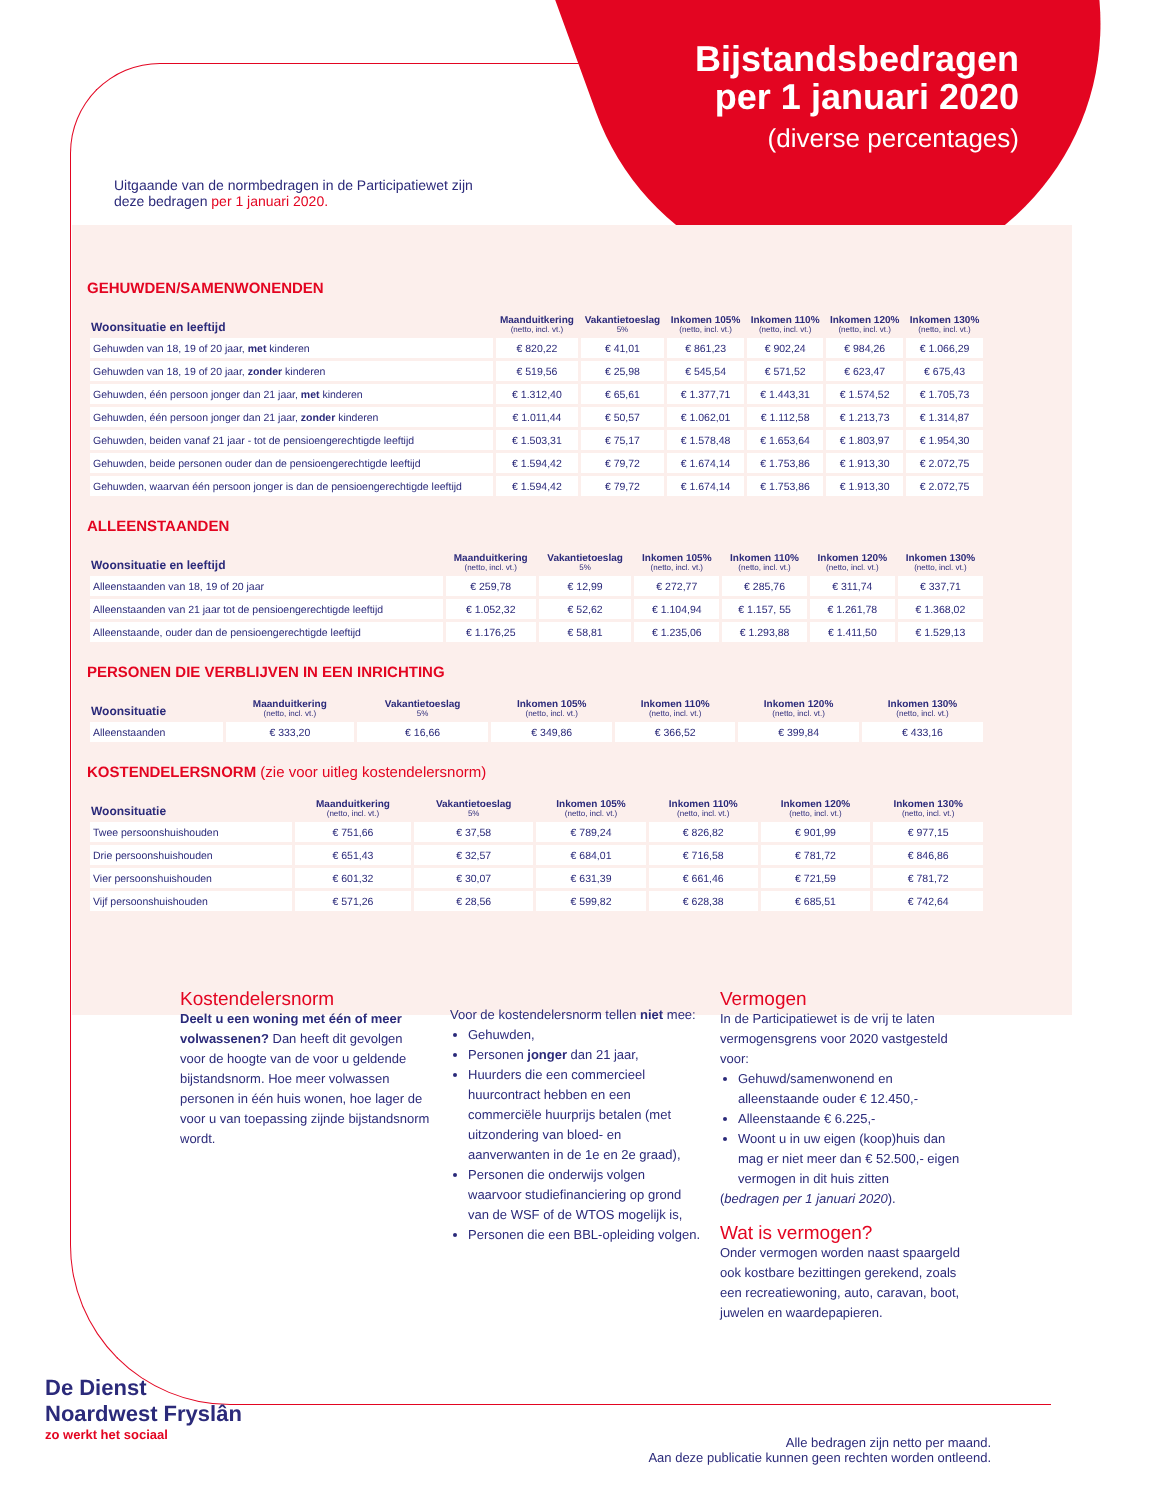Bijstandsbedragen
per 1 januari 2020
(diverse percentages)
Uitgaande van de normbedragen in de Participatiewet zijn
deze bedragen per 1 januari 2020.
GEHUWDEN/SAMENWONENDEN
| Woonsituatie en leeftijd | Maanduitkering (netto, incl. vt.) | Vakantietoeslag 5% | Inkomen 105% (netto, incl. vt.) | Inkomen 110% (netto, incl. vt.) | Inkomen 120% (netto, incl. vt.) | Inkomen 130% (netto, incl. vt.) |
| --- | --- | --- | --- | --- | --- | --- |
| Gehuwden van 18, 19 of 20 jaar, met kinderen | € 820,22 | € 41,01 | € 861,23 | € 902,24 | € 984,26 | € 1.066,29 |
| Gehuwden van 18, 19 of 20 jaar, zonder kinderen | € 519,56 | € 25,98 | € 545,54 | € 571,52 | € 623,47 | € 675,43 |
| Gehuwden, één persoon jonger dan 21 jaar, met kinderen | € 1.312,40 | € 65,61 | € 1.377,71 | € 1.443,31 | € 1.574,52 | € 1.705,73 |
| Gehuwden, één persoon jonger dan 21 jaar, zonder kinderen | € 1.011,44 | € 50,57 | € 1.062,01 | € 1.112,58 | € 1.213,73 | € 1.314,87 |
| Gehuwden, beiden vanaf 21 jaar - tot de pensioengerechtigde leeftijd | € 1.503,31 | € 75,17 | € 1.578,48 | € 1.653,64 | € 1.803,97 | € 1.954,30 |
| Gehuwden, beide personen ouder dan de pensioengerechtigde leeftijd | € 1.594,42 | € 79,72 | € 1.674,14 | € 1.753,86 | € 1.913,30 | € 2.072,75 |
| Gehuwden, waarvan één persoon jonger is dan de pensioengerechtigde leeftijd | € 1.594,42 | € 79,72 | € 1.674,14 | € 1.753,86 | € 1.913,30 | € 2.072,75 |
ALLEENSTAANDEN
| Woonsituatie en leeftijd | Maanduitkering (netto, incl. vt.) | Vakantietoeslag 5% | Inkomen 105% (netto, incl. vt.) | Inkomen 110% (netto, incl. vt.) | Inkomen 120% (netto, incl. vt.) | Inkomen 130% (netto, incl. vt.) |
| --- | --- | --- | --- | --- | --- | --- |
| Alleenstaanden van 18, 19 of 20 jaar | € 259,78 | € 12,99 | € 272,77 | € 285,76 | € 311,74 | € 337,71 |
| Alleenstaanden van 21 jaar tot de pensioengerechtigde leeftijd | € 1.052,32 | € 52,62 | € 1.104,94 | € 1.157, 55 | € 1.261,78 | € 1.368,02 |
| Alleenstaande, ouder dan de pensioengerechtigde leeftijd | € 1.176,25 | € 58,81 | € 1.235,06 | € 1.293,88 | € 1.411,50 | € 1.529,13 |
PERSONEN DIE VERBLIJVEN IN EEN INRICHTING
| Woonsituatie | Maanduitkering (netto, incl. vt.) | Vakantietoeslag 5% | Inkomen 105% (netto, incl. vt.) | Inkomen 110% (netto, incl. vt.) | Inkomen 120% (netto, incl. vt.) | Inkomen 130% (netto, incl. vt.) |
| --- | --- | --- | --- | --- | --- | --- |
| Alleenstaanden | € 333,20 | € 16,66 | € 349,86 | € 366,52 | € 399,84 | € 433,16 |
KOSTENDELERSNORM (zie voor uitleg kostendelersnorm)
| Woonsituatie | Maanduitkering (netto, incl. vt.) | Vakantietoeslag 5% | Inkomen 105% (netto, incl. vt.) | Inkomen 110% (netto, incl. vt.) | Inkomen 120% (netto, incl. vt.) | Inkomen 130% (netto, incl. vt.) |
| --- | --- | --- | --- | --- | --- | --- |
| Twee persoonshuishouden | € 751,66 | € 37,58 | € 789,24 | € 826,82 | € 901,99 | € 977,15 |
| Drie persoonshuishouden | € 651,43 | € 32,57 | € 684,01 | € 716,58 | € 781,72 | € 846,86 |
| Vier persoonshuishouden | € 601,32 | € 30,07 | € 631,39 | € 661,46 | € 721,59 | € 781,72 |
| Vijf persoonshuishouden | € 571,26 | € 28,56 | € 599,82 | € 628,38 | € 685,51 | € 742,64 |
Kostendelersnorm
Deelt u een woning met één of meer volwassenen? Dan heeft dit gevolgen voor de hoogte van de voor u geldende bijstandsnorm. Hoe meer volwassen personen in één huis wonen, hoe lager de voor u van toepassing zijnde bijstandsnorm wordt.
Voor de kostendelersnorm tellen niet mee:
Gehuwden,
Personen jonger dan 21 jaar,
Huurders die een commercieel huurcontract hebben en een commerciële huurprijs betalen (met uitzondering van bloed- en aanverwanten in de 1e en 2e graad),
Personen die onderwijs volgen waarvoor studiefinanciering op grond van de WSF of de WTOS mogelijk is,
Personen die een BBL-opleiding volgen.
Vermogen
In de Participatiewet is de vrij te laten vermogensgrens voor 2020 vastgesteld voor:
Gehuwd/samenwonend en alleenstaande ouder € 12.450,-
Alleenstaande € 6.225,-
Woont u in uw eigen (koop)huis dan mag er niet meer dan € 52.500,- eigen vermogen in dit huis zitten
(bedragen per 1 januari 2020).
Wat is vermogen?
Onder vermogen worden naast spaargeld ook kostbare bezittingen gerekend, zoals een recreatiewoning, auto, caravan, boot, juwelen en waardepapieren.
De Dienst
Noardwest Fryslân
zo werkt het sociaal
Alle bedragen zijn netto per maand.
Aan deze publicatie kunnen geen rechten worden ontleend.